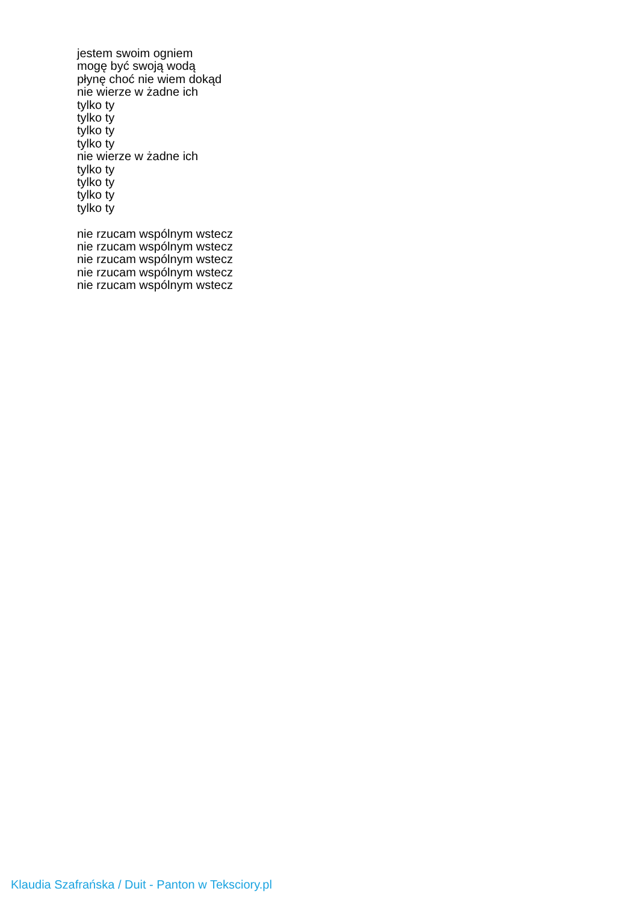jestem swoim ogniem
mogę być swoją wodą
płynę choć nie wiem dokąd
nie wierze w żadne ich
tylko ty
tylko ty
tylko ty
tylko ty
nie wierze w żadne ich
tylko ty
tylko ty
tylko ty
tylko ty
nie rzucam wspólnym wstecz
nie rzucam wspólnym wstecz
nie rzucam wspólnym wstecz
nie rzucam wspólnym wstecz
nie rzucam wspólnym wstecz
Klaudia Szafrańska / Duit - Panton w Teksciory.pl